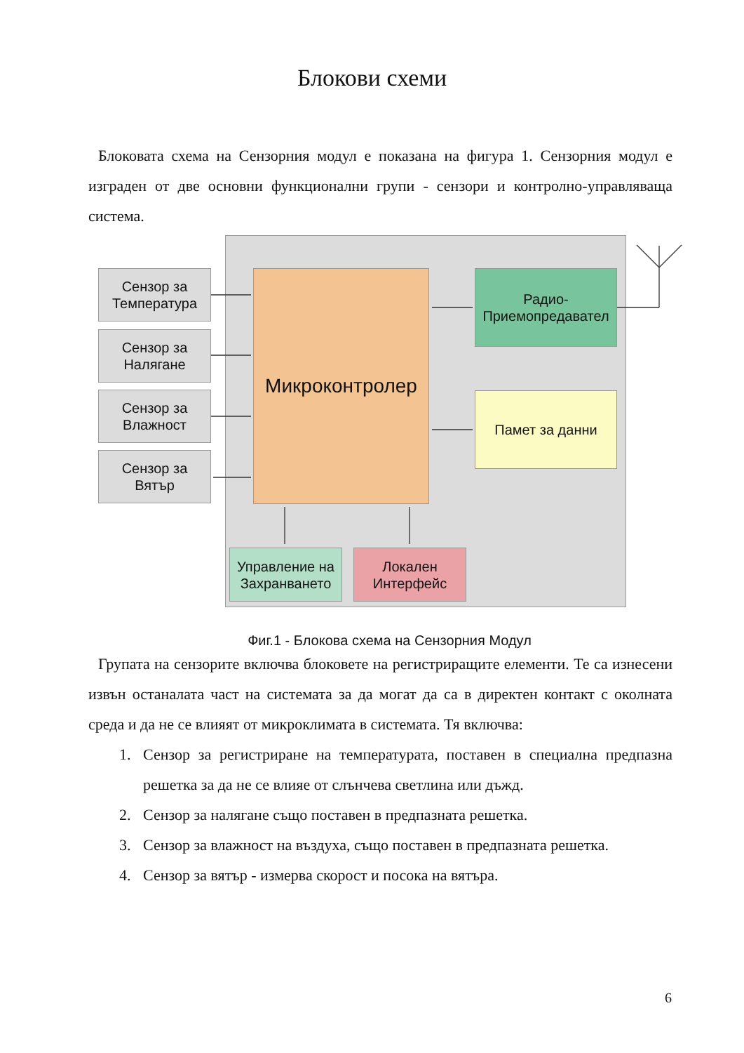Блокови схеми
Блоковата схема на Сензорния модул е показана на фигура 1. Сензорния модул е изграден от две основни функционални групи - сензори и контролно-управляваща система.
Сензор за
Температура
Сензор за
Налягане
Сензор за
Влажност
Сензор за
Вятър
Микроконтролер
Радио-
Приемопредавател
Памет за данни
Управление на
Захранването
Локален
Интерфейс
Фиг.1 - Блокова схема на Сензорния Модул
Групата на сензорите включва блоковете на регистриращите елементи. Те са изнесени извън останалата част на системата за да могат да са в директен контакт с околната среда и да не се влияят от микроклимата в системата. Тя включва:
1. Сензор за регистриране на температурата, поставен в специална предпазна решетка за да не се влияе от слънчева светлина или дъжд.
2. Сензор за налягане също поставен в предпазната решетка.
3. Сензор за влажност на въздуха, също поставен в предпазната решетка.
4. Сензор за вятър - измерва скорост и посока на вятъра.
6